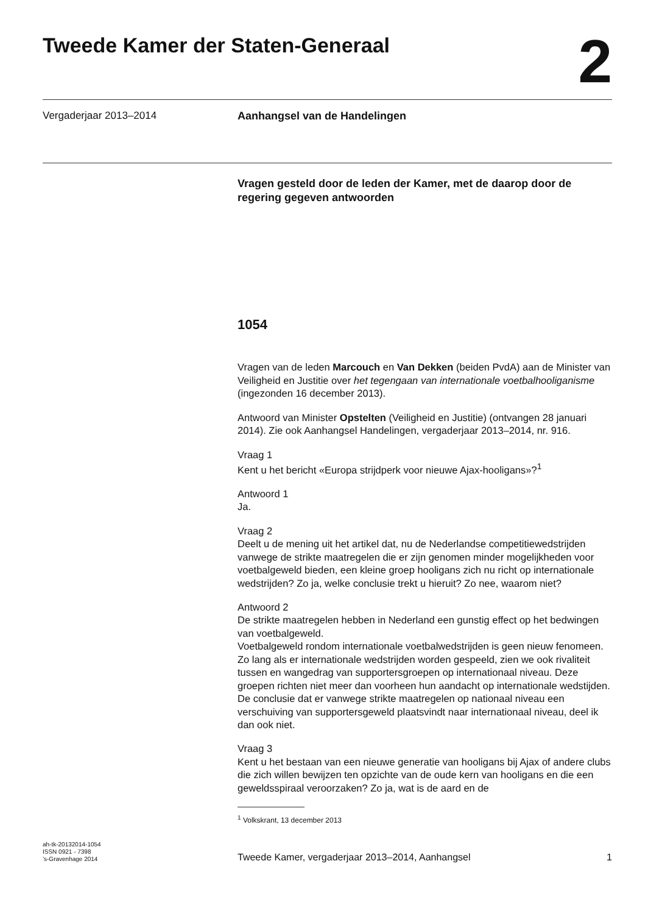Tweede Kamer der Staten-Generaal
2
Vergaderjaar 2013–2014 Aanhangsel van de Handelingen
Vragen gesteld door de leden der Kamer, met de daarop door de regering gegeven antwoorden
1054
Vragen van de leden Marcouch en Van Dekken (beiden PvdA) aan de Minister van Veiligheid en Justitie over het tegengaan van internationale voetbalhooliganisme (ingezonden 16 december 2013).
Antwoord van Minister Opstelten (Veiligheid en Justitie) (ontvangen 28 januari 2014). Zie ook Aanhangsel Handelingen, vergaderjaar 2013–2014, nr. 916.
Vraag 1
Kent u het bericht «Europa strijdperk voor nieuwe Ajax-hooligans»?<sup>1</sup>
Antwoord 1
Ja.
Vraag 2
Deelt u de mening uit het artikel dat, nu de Nederlandse competitiewedstrijden vanwege de strikte maatregelen die er zijn genomen minder mogelijkheden voor voetbalgeweld bieden, een kleine groep hooligans zich nu richt op internationale wedstrijden? Zo ja, welke conclusie trekt u hieruit? Zo nee, waarom niet?
Antwoord 2
De strikte maatregelen hebben in Nederland een gunstig effect op het bedwingen van voetbalgeweld.
Voetbalgeweld rondom internationale voetbalwedstrijden is geen nieuw fenomeen. Zo lang als er internationale wedstrijden worden gespeeld, zien we ook rivaliteit tussen en wangedrag van supportersgroepen op internationaal niveau. Deze groepen richten niet meer dan voorheen hun aandacht op internationale wedstijden. De conclusie dat er vanwege strikte maatregelen op nationaal niveau een verschuiving van supportersgeweld plaatsvindt naar internationaal niveau, deel ik dan ook niet.
Vraag 3
Kent u het bestaan van een nieuwe generatie van hooligans bij Ajax of andere clubs die zich willen bewijzen ten opzichte van de oude kern van hooligans en die een geweldsspiraal veroorzaken? Zo ja, wat is de aard en de
<sup>1</sup> Volkskrant, 13 december 2013
ah-tk-20132014-1054
ISSN 0921 - 7398
’s-Gravenhage 2014
Tweede Kamer, vergaderjaar 2013–2014, Aanhangsel
1